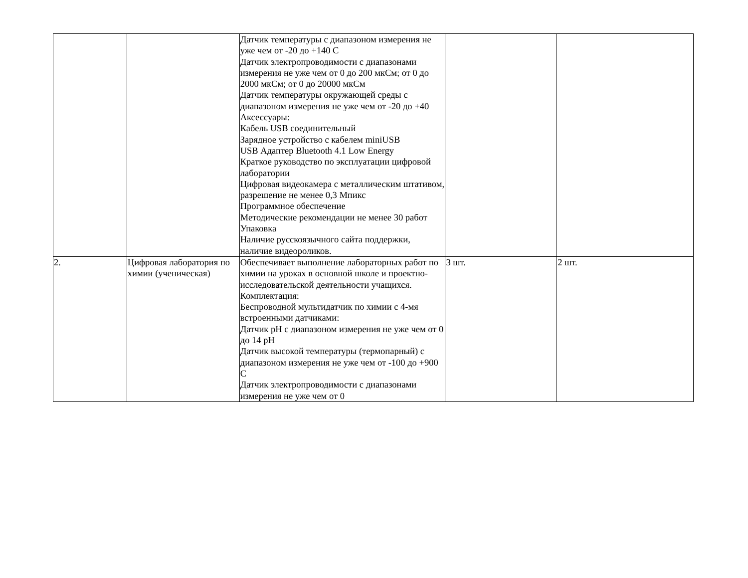| | | Датчик температуры с диапазоном измерения не уже чем от -20 до +140 С Датчик электропроводимости с диапазонами измерения не уже чем от 0 до 200 мкСм; от 0 до 2000 мкСм; от 0 до 20000 мкСм Датчик температуры окружающей среды с диапазоном измерения не уже чем от -20 до +40 Аксессуары: Кабель USB соединительный Зарядное устройство с кабелем miniUSB USB Адаптер Bluetooth 4.1 Low Energy Краткое руководство по эксплуатации цифровой лаборатории Цифровая видеокамера с металлическим штативом, разрешение не менее 0,3 Мпикс Программное обеспечение Методические рекомендации не менее 30 работ Упаковка Наличие русскоязычного сайта поддержки, наличие видеороликов. | | |
| 2. | Цифровая лаборатория по химии (ученическая) | Обеспечивает выполнение лабораторных работ по химии на уроках в основной школе и проектно-исследовательской деятельности учащихся. Комплектация: Беспроводной мультидатчик по химии с 4-мя встроенными датчиками: Датчик pH с диапазоном измерения не уже чем от 0 до 14 pH Датчик высокой температуры (термопарный) с диапазоном измерения не уже чем от -100 до +900 С Датчик электропроводимости с диапазонами измерения не уже чем от 0 | 3 шт. | 2 шт. |